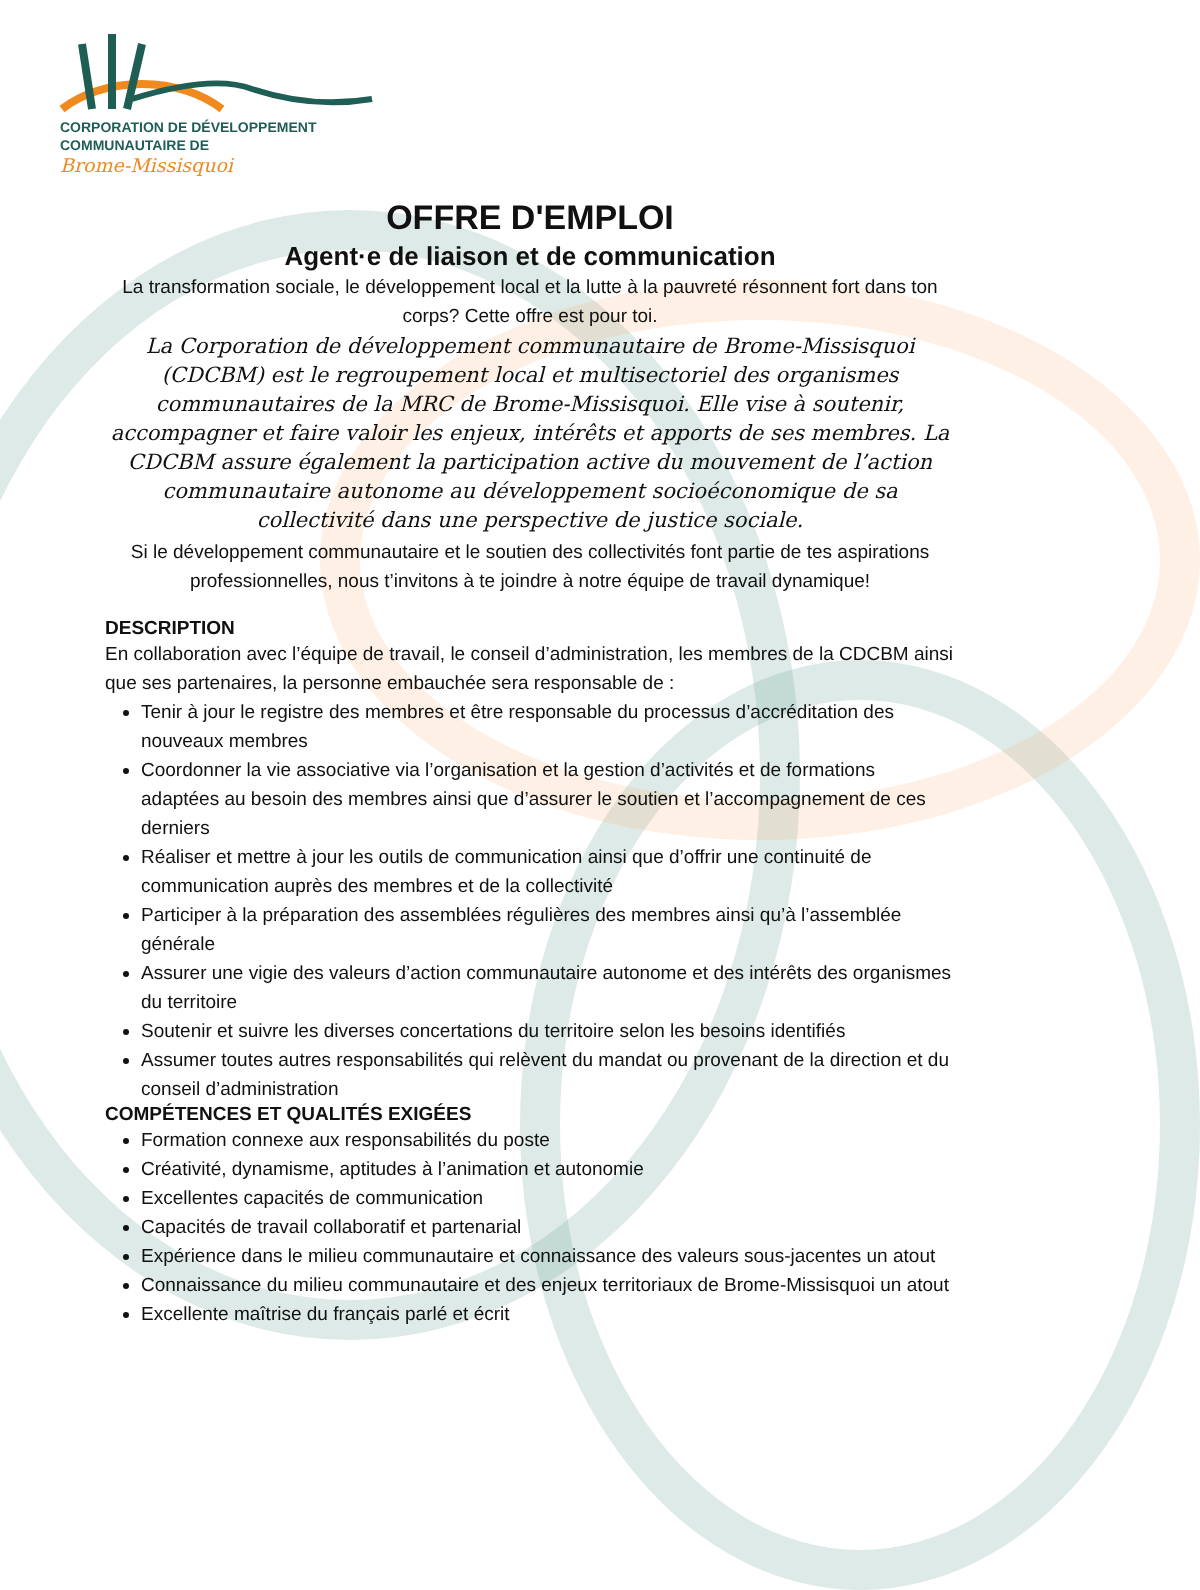CORPORATION DE DÉVELOPPEMENT
COMMUNAUTAIRE DE
Brome-Missisquoi
OFFRE D'EMPLOI
Agent·e de liaison et de communication
La transformation sociale, le développement local et la lutte à la pauvreté résonnent fort dans ton corps? Cette offre est pour toi.
La Corporation de développement communautaire de Brome-Missisquoi (CDCBM) est le regroupement local et multisectoriel des organismes communautaires de la MRC de Brome-Missisquoi. Elle vise à soutenir, accompagner et faire valoir les enjeux, intérêts et apports de ses membres. La CDCBM assure également la participation active du mouvement de l’action communautaire autonome au développement socioéconomique de sa collectivité dans une perspective de justice sociale.
Si le développement communautaire et le soutien des collectivités font partie de tes aspirations professionnelles, nous t’invitons à te joindre à notre équipe de travail dynamique!
DESCRIPTION
En collaboration avec l’équipe de travail, le conseil d’administration, les membres de la CDCBM ainsi que ses partenaires, la personne embauchée sera responsable de :
Tenir à jour le registre des membres et être responsable du processus d’accréditation des nouveaux membres
Coordonner la vie associative via l’organisation et la gestion d’activités et de formations adaptées au besoin des membres ainsi que d’assurer le soutien et l’accompagnement de ces derniers
Réaliser et mettre à jour les outils de communication ainsi que d’offrir une continuité de communication auprès des membres et de la collectivité
Participer à la préparation des assemblées régulières des membres ainsi qu’à l’assemblée générale
Assurer une vigie des valeurs d’action communautaire autonome et des intérêts des organismes du territoire
Soutenir et suivre les diverses concertations du territoire selon les besoins identifiés
Assumer toutes autres responsabilités qui relèvent du mandat ou provenant de la direction et du conseil d’administration
COMPÉTENCES ET QUALITÉS EXIGÉES
Formation connexe aux responsabilités du poste
Créativité, dynamisme, aptitudes à l’animation et autonomie
Excellentes capacités de communication
Capacités de travail collaboratif et partenarial
Expérience dans le milieu communautaire et connaissance des valeurs sous-jacentes un atout
Connaissance du milieu communautaire et des enjeux territoriaux de Brome-Missisquoi un atout
Excellente maîtrise du français parlé et écrit